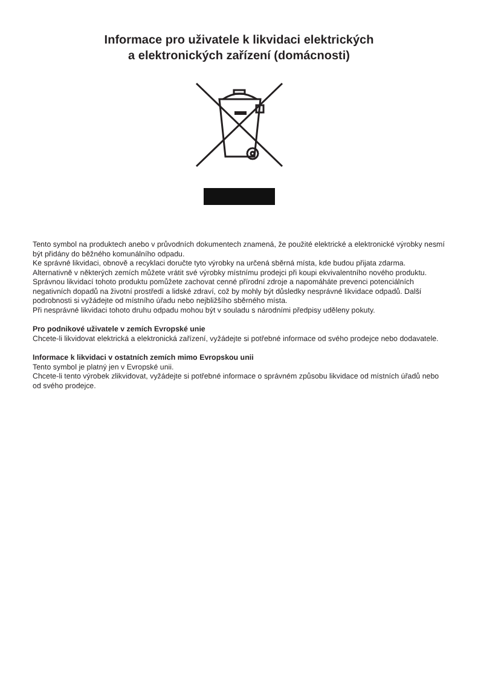Informace pro uživatele k likvidaci elektrických
a elektronických zařízení (domácnosti)
Tento symbol na produktech anebo v průvodních dokumentech znamená, že použité elektrické a elektronické výrobky nesmí být přidány do běžného komunálního odpadu.
Ke správné likvidaci, obnově a recyklaci doručte tyto výrobky na určená sběrná místa, kde budou přijata zdarma. Alternativně v některých zemích můžete vrátit své výrobky místnímu prodejci při koupi ekvivalentního nového produktu.
Správnou likvidací tohoto produktu pomůžete zachovat cenné přírodní zdroje a napomáháte prevenci potenciálních negativních dopadů na životní prostředí a lidské zdraví, což by mohly být důsledky nesprávné likvidace odpadů. Další podrobnosti si vyžádejte od místního úřadu nebo nejbližšího sběrného místa.
Při nesprávné likvidaci tohoto druhu odpadu mohou být v souladu s národními předpisy uděleny pokuty.
Pro podnikové uživatele v zemích Evropské unie
Chcete-li likvidovat elektrická a elektronická zařízení, vyžádejte si potřebné informace od svého prodejce nebo dodavatele.
Informace k likvidaci v ostatních zemích mimo Evropskou unii
Tento symbol je platný jen v Evropské unii.
Chcete-li tento výrobek zlikvidovat, vyžádejte si potřebné informace o správném způsobu likvidace od místních úřadů nebo od svého prodejce.